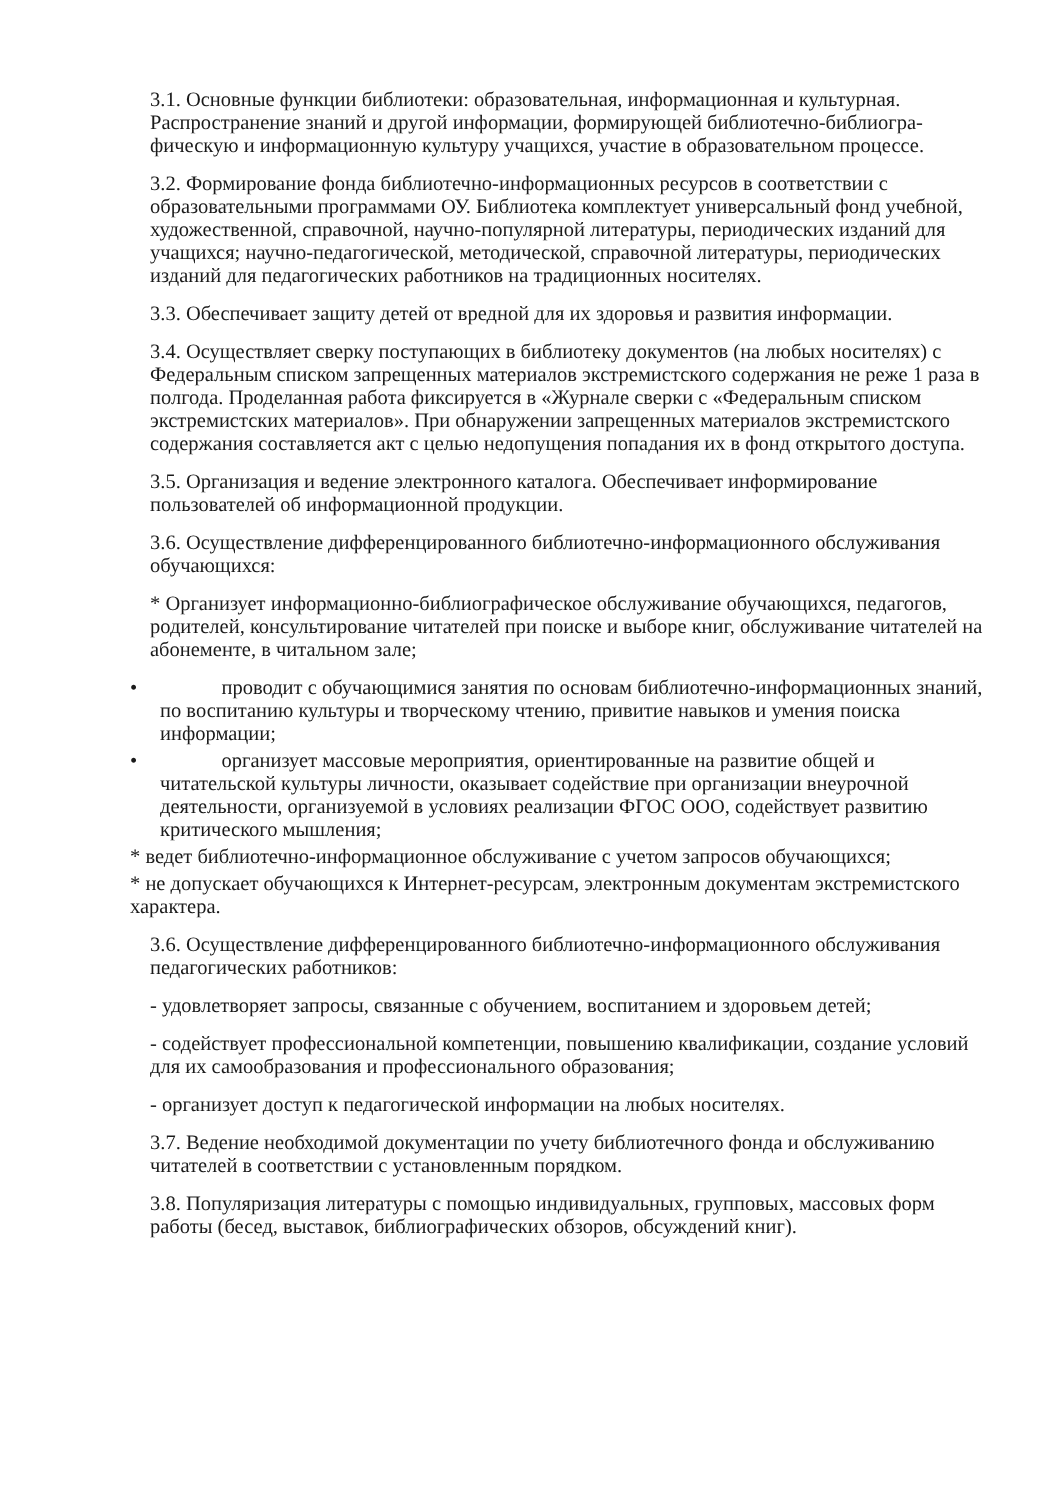3.1. Основные функции библиотеки: образовательная, информационная и культурная. Распространение знаний и другой информации, формирующей библиотечно-библиогра­фическую и информационную культуру учащихся, участие в образовательном процессе.
3.2. Формирование фонда библиотечно-информационных ресурсов в соответствии с образовательными программами ОУ. Библиотека комплектует универсальный фонд учебной, художественной, справочной, научно-популярной литературы, периодических изданий для учащихся; научно-педагогической, методической, справочной литературы, периодических изданий для педагогических работников на традиционных носителях.
3.3. Обеспечивает защиту детей от вредной для их здоровья и развития информации.
3.4. Осуществляет сверку поступающих в библиотеку документов (на любых носителях) с Федеральным списком запрещенных материалов экстремистского содержания не реже 1 раза в полгода. Проделанная работа фиксируется в «Журнале сверки с «Федеральным списком экстремистских материалов». При обнаружении запрещенных материалов экстре­мистского содержания составляется акт с целью недопущения попадания их в фонд открытого доступа.
3.5. Организация и ведение электронного каталога. Обеспечивает информирование пользователей об информационной продукции.
3.6. Осуществление дифференцированного библиотечно-информационного обслуживания обучающихся:
* Организует информационно-библиографическое обслуживание обучающихся, педаго­гов, родителей, консультирование читателей при поиске и выборе книг, обслуживание читателей на абонементе, в читальном зале;
• проводит с обучающимися занятия по основам библиотечно-информационных знаний, по воспитанию культуры и творческому чтению, привитие навыков и умения поиска информации;
• организует массовые мероприятия, ориентированные на развитие общей и читательской культуры личности, оказывает содействие при организации внеурочной деятельности, организуемой в условиях реализации ФГОС ООО, содействует развитию критического мышления;
* ведет библиотечно-информационное обслуживание с учетом запросов обучающихся;
* не допускает обучающихся к Интернет-ресурсам, электронным документам экстремист­ского характера.
3.6. Осуществление дифференцированного библиотечно-информационного обслуживания педагогических работников:
- удовлетворяет запросы, связанные с обучением, воспитанием и здоровьем детей;
- содействует профессиональной компетенции, повышению квалификации, создание условий для их самообразования и профессионального образования;
- организует доступ к педагогической информации на любых носителях.
3.7. Ведение необходимой документации по учету библиотечного фонда и обслуживанию читателей в соответствии с установленным порядком.
3.8. Популяризация литературы с помощью индивидуальных, групповых, массовых форм работы (бесед, выставок, библиографических обзоров, обсуждений книг).